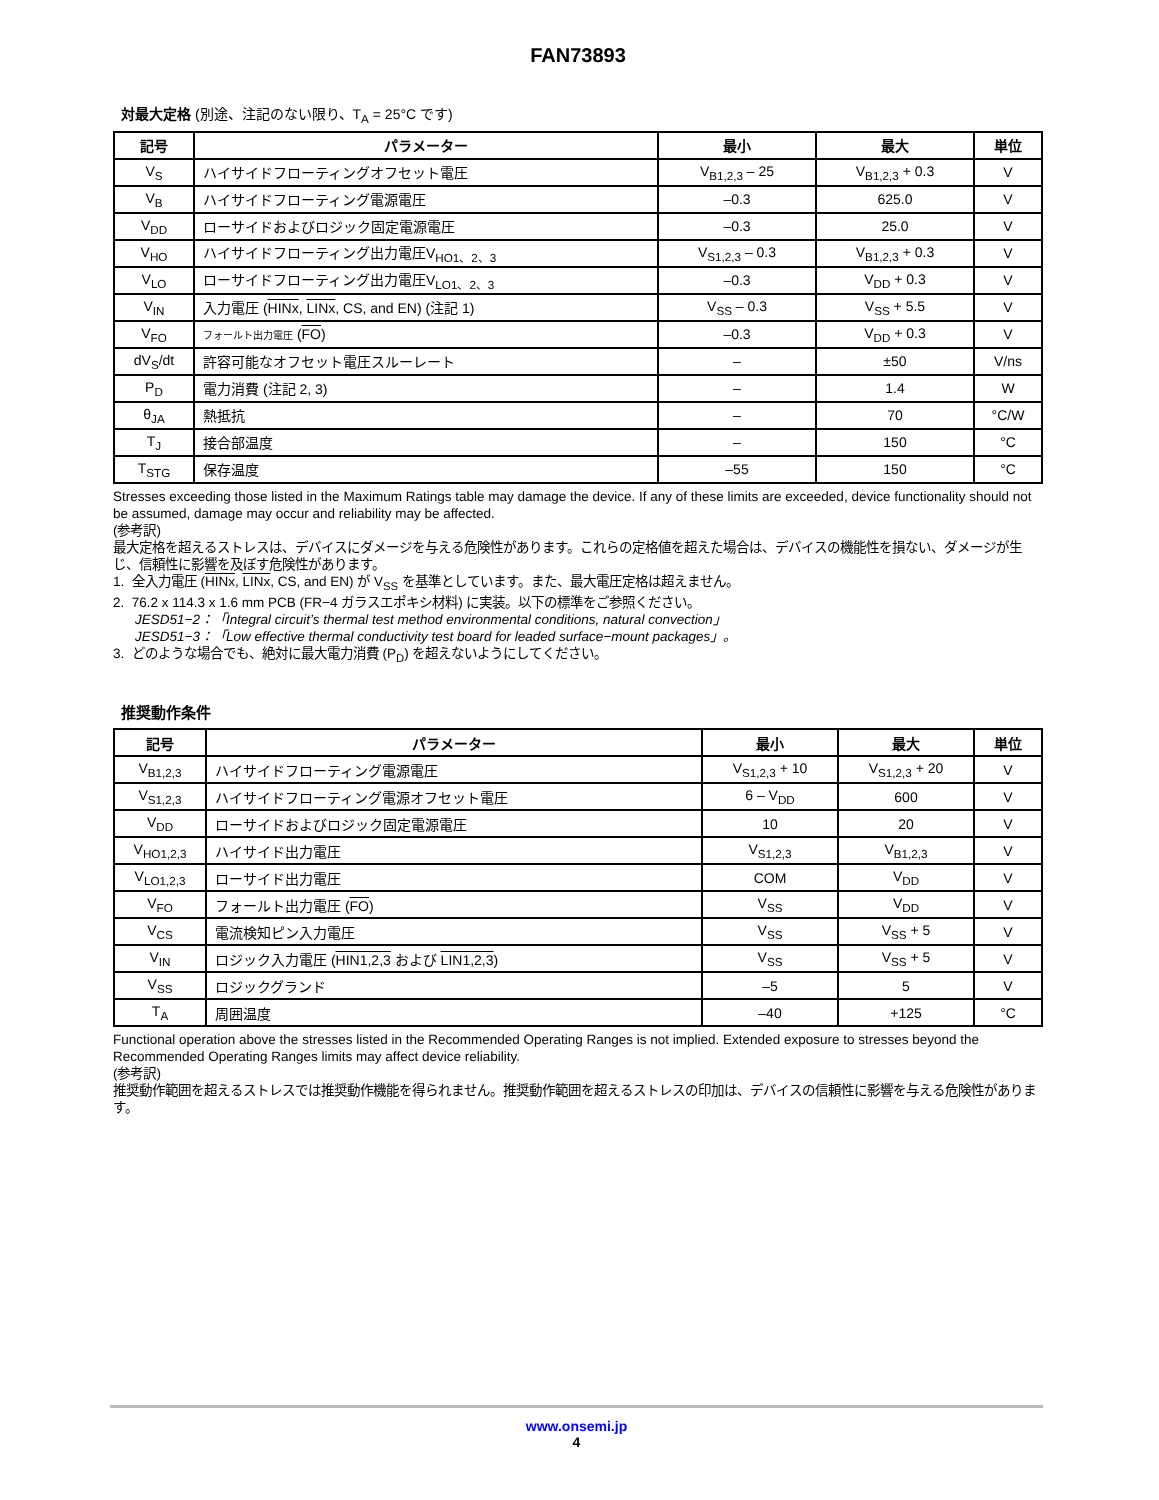FAN73893
対最大定格 (別途、注記のない限り、T<sub>A</sub> = 25°C です)
| 記号 | パラメーター | 最小 | 最大 | 単位 |
| --- | --- | --- | --- | --- |
| V<sub>S</sub> | ハイサイドフローティングオフセット電圧 | V<sub>B1,2,3</sub> – 25 | V<sub>B1,2,3</sub> + 0.3 | V |
| V<sub>B</sub> | ハイサイドフローティング電源電圧 | –0.3 | 625.0 | V |
| V<sub>DD</sub> | ローサイドおよびロジック固定電源電圧 | –0.3 | 25.0 | V |
| V<sub>HO</sub> | ハイサイドフローティング出力電圧V<sub>HO1、2、3</sub> | V<sub>S1,2,3</sub> – 0.3 | V<sub>B1,2,3</sub> + 0.3 | V |
| V<sub>LO</sub> | ローサイドフローティング出力電圧V<sub>LO1、2、3</sub> | –0.3 | V<sub>DD</sub> + 0.3 | V |
| V<sub>IN</sub> | 入力電圧 ( HINx , LINx , CS, and EN) (注記 1) | V<sub>SS</sub> – 0.3 | V<sub>SS</sub> + 5.5 | V |
| V<sub>FO</sub> | フォールト出力電圧 ( FO ) | –0.3 | V<sub>DD</sub> + 0.3 | V |
| dV<sub>S</sub>/dt | 許容可能なオフセット電圧スルーレート | – | ±50 | V/ns |
| P<sub>D</sub> | 電力消費 (注記 2, 3) | – | 1.4 | W |
| θ<sub>JA</sub> | 熱抵抗 | – | 70 | °C/W |
| T<sub>J</sub> | 接合部温度 | – | 150 | °C |
| T<sub>STG</sub> | 保存温度 | –55 | 150 | °C |
Stresses exceeding those listed in the Maximum Ratings table may damage the device. If any of these limits are exceeded, device functionality should not be assumed, damage may occur and reliability may be affected.
(参考訳)
最大定格を超えるストレスは、デバイスにダメージを与える危険性があります。これらの定格値を超えた場合は、デバイスの機能性を損ない、ダメージが生じ、信頼性に影響を及ぼす危険性があります。
1. 全入力電圧 (HINx, LINx, CS, and EN) が V<sub>SS</sub> を基準としています。また、最大電圧定格は超えません。
2. 76.2 x 114.3 x 1.6 mm PCB (FR−4 ガラスエポキシ材料) に実装。以下の標準をご参照ください。
JESD51−2：「Integral circuit’s thermal test method environmental conditions, natural convection」
JESD51−3：「Low effective thermal conductivity test board for leaded surface−mount packages」。
3. どのような場合でも、絶対に最大電力消費 (P<sub>D</sub>) を超えないようにしてください。
推奨動作条件
| 記号 | パラメーター | 最小 | 最大 | 単位 |
| --- | --- | --- | --- | --- |
| V<sub>B1,2,3</sub> | ハイサイドフローティング電源電圧 | V<sub>S1,2,3</sub> + 10 | V<sub>S1,2,3</sub> + 20 | V |
| V<sub>S1,2,3</sub> | ハイサイドフローティング電源オフセット電圧 | 6 – V<sub>DD</sub> | 600 | V |
| V<sub>DD</sub> | ローサイドおよびロジック固定電源電圧 | 10 | 20 | V |
| V<sub>HO1,2,3</sub> | ハイサイド出力電圧 | V<sub>S1,2,3</sub> | V<sub>B1,2,3</sub> | V |
| V<sub>LO1,2,3</sub> | ローサイド出力電圧 | COM | V<sub>DD</sub> | V |
| V<sub>FO</sub> | フォールト出力電圧 ( FO ) | V<sub>SS</sub> | V<sub>DD</sub> | V |
| V<sub>CS</sub> | 電流検知ピン入力電圧 | V<sub>SS</sub> | V<sub>SS</sub> + 5 | V |
| V<sub>IN</sub> | ロジック入力電圧 ( HIN1,2,3 および LIN1,2,3 ) | V<sub>SS</sub> | V<sub>SS</sub> + 5 | V |
| V<sub>SS</sub> | ロジックグランド | –5 | 5 | V |
| T<sub>A</sub> | 周囲温度 | –40 | +125 | °C |
Functional operation above the stresses listed in the Recommended Operating Ranges is not implied. Extended exposure to stresses beyond the Recommended Operating Ranges limits may affect device reliability.
(参考訳)
推奨動作範囲を超えるストレスでは推奨動作機能を得られません。推奨動作範囲を超えるストレスの印加は、デバイスの信頼性に影響を与える危険性があります。
www.onsemi.jp
4